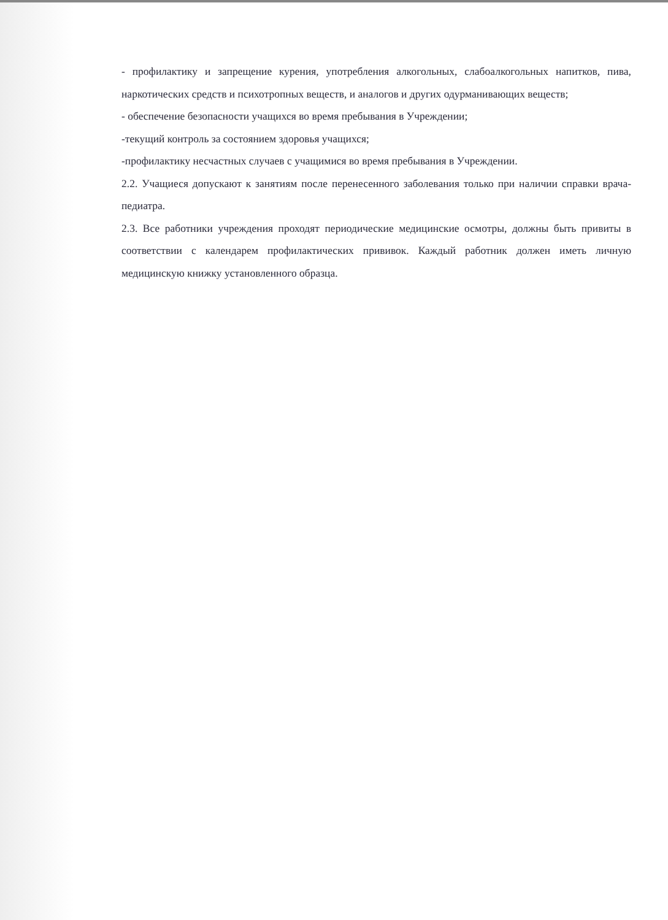- профилактику и запрещение курения, употребления алкогольных, слабоалкогольных напитков, пива, наркотических средств и психотропных веществ, и аналогов и других одурманивающих веществ;
- обеспечение безопасности учащихся во время пребывания в Учреждении;
-текущий контроль за состоянием здоровья учащихся;
-профилактику несчастных случаев с учащимися во время пребывания в Учреждении.
2.2. Учащиеся допускают к занятиям после перенесенного заболевания только при наличии справки врача-педиатра.
2.3. Все работники учреждения проходят периодические медицинские осмотры, должны быть привиты в соответствии с календарем профилактических прививок. Каждый работник должен иметь личную медицинскую книжку установленного образца.